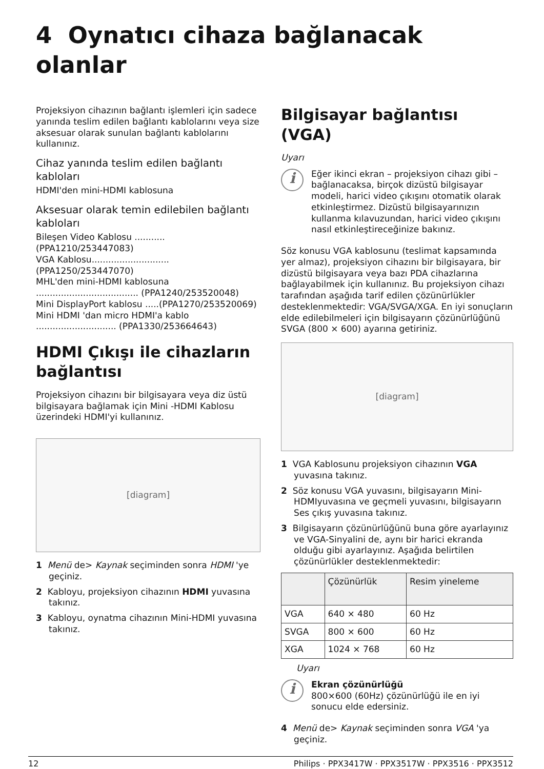4 Oynatıcı cihaza bağlanacak olanlar
Projeksiyon cihazının bağlantı işlemleri için sadece yanında teslim edilen bağlantı kablolarını veya size aksesuar olarak sunulan bağlantı kablolarını kullanınız.
Cihaz yanında teslim edilen bağlantı kabloları
HDMI'den mini-HDMI kablosuna
Aksesuar olarak temin edilebilen bağlantı kabloları
Bileşen Video Kablosu ........... (PPA1210/253447083)
VGA Kablosu............................ (PPA1250/253447070)
MHL'den mini-HDMI kablosuna ..................................... (PPA1240/253520048)
Mini DisplayPort kablosu .....(PPA1270/253520069)
Mini HDMI 'dan micro HDMI'a kablo ............................. (PPA1330/253664643)
HDMI Çıkışı ile cihazların bağlantısı
Projeksiyon cihazını bir bilgisayara veya diz üstü bilgisayara bağlamak için Mini -HDMI Kablosu üzerindeki HDMI'yi kullanınız.
[diagram]
1 Menü de> Kaynak seçiminden sonra HDMI 'ye geçiniz.
2 Kabloyu, projeksiyon cihazının HDMI yuvasına takınız.
3 Kabloyu, oynatma cihazının Mini-HDMI yuvasına takınız.
Bilgisayar bağlantısı (VGA)
Uyarı
i
Eğer ikinci ekran – projeksiyon cihazı gibi – bağlanacaksa, birçok dizüstü bilgisayar modeli, harici video çıkışını otomatik olarak etkinleştirmez. Dizüstü bilgisayarınızın kullanma kılavuzundan, harici video çıkışını nasıl etkinleştireceğinize bakınız.
Söz konusu VGA kablosunu (teslimat kapsamında yer almaz), projeksiyon cihazını bir bilgisayara, bir dizüstü bilgisayara veya bazı PDA cihazlarına bağlayabilmek için kullanınız. Bu projeksiyon cihazı tarafından aşağıda tarif edilen çözünürlükler desteklenmektedir: VGA/SVGA/XGA. En iyi sonuçların elde edilebilmeleri için bilgisayarın çözünürlüğünü SVGA (800 × 600) ayarına getiriniz.
[diagram]
1 VGA Kablosunu projeksiyon cihazının VGA yuvasına takınız.
2 Söz konusu VGA yuvasını, bilgisayarın Mini-HDMIyuvasına ve geçmeli yuvasını, bilgisayarın Ses çıkış yuvasına takınız.
3 Bilgisayarın çözünürlüğünü buna göre ayarlayınız ve VGA-Sinyalini de, aynı bir harici ekranda olduğu gibi ayarlayınız. Aşağıda belirtilen çözünürlükler desteklenmektedir:
| | Çözünürlük | Resim yineleme |
| --- | --- | --- |
| VGA | 640 × 480 | 60 Hz |
| SVGA | 800 × 600 | 60 Hz |
| XGA | 1024 × 768 | 60 Hz |
Uyarı
i
Ekran çözünürlüğü
800×600 (60Hz) çözünürlüğü ile en iyi sonucu elde edersiniz.
4 Menü de> Kaynak seçiminden sonra VGA 'ya geçiniz.
12 Philips · PPX3417W · PPX3517W · PPX3516 · PPX3512